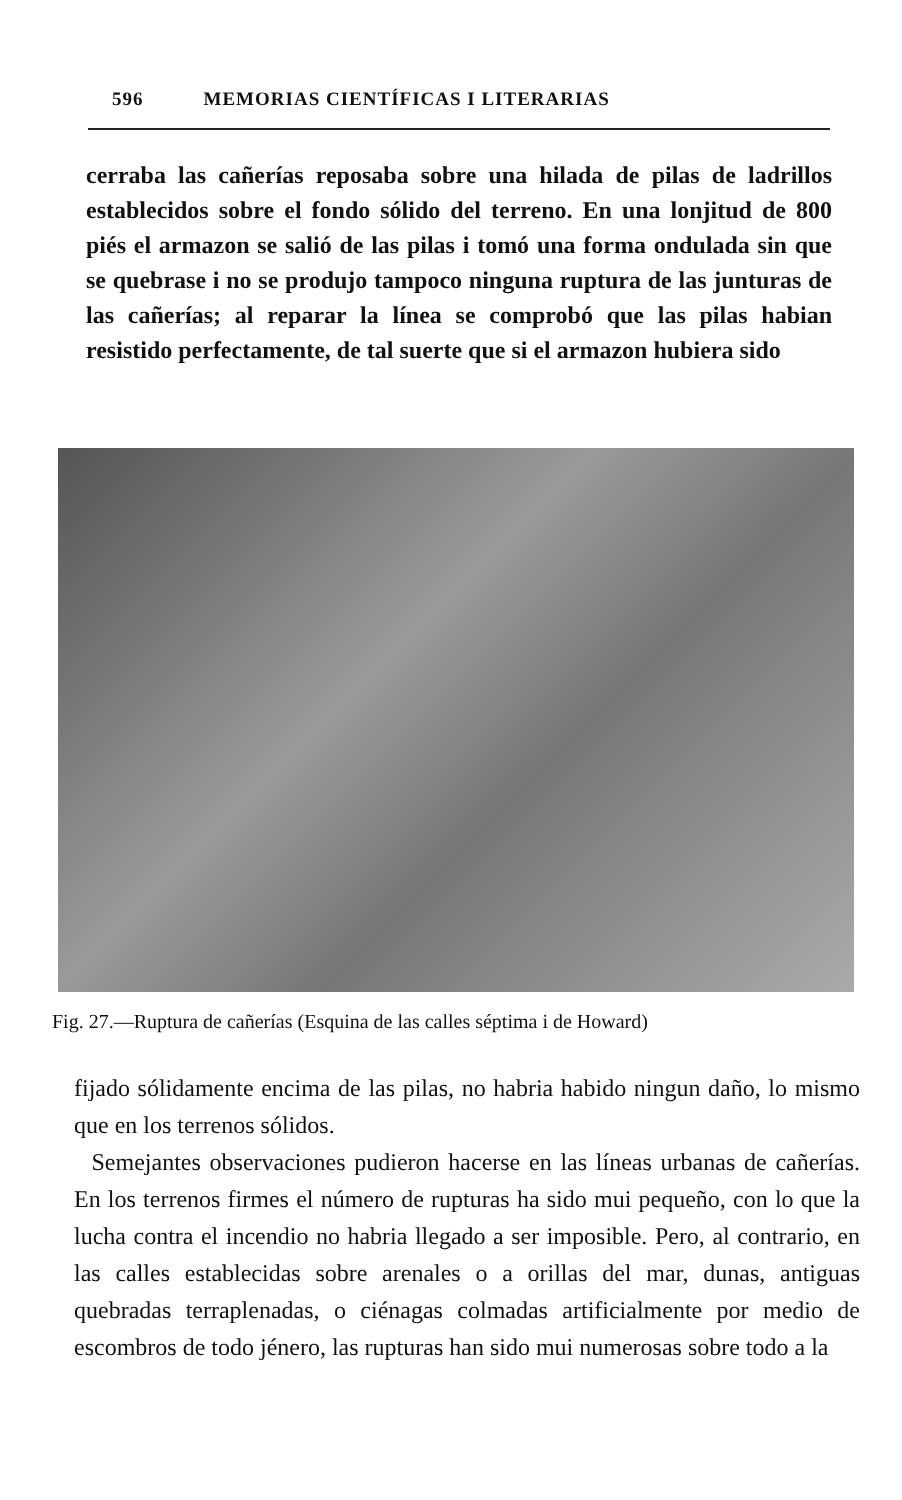596 MEMORIAS CIENTÍFICAS I LITERARIAS
cerraba las cañerías reposaba sobre una hilada de pilas de ladrillos establecidos sobre el fondo sólido del terreno. En una lonjitud de 800 piés el armazon se salió de las pilas i tomó una forma ondulada sin que se quebrase i no se produjo tampoco ninguna ruptura de las junturas de las cañerías; al reparar la línea se comprobó que las pilas habian resistido perfectamente, de tal suerte que si el armazon hubiera sido
Fig. 27.—Ruptura de cañerías (Esquina de las calles séptima i de Howard)
fijado sólidamente encima de las pilas, no habria habido ningun daño, lo mismo que en los terrenos sólidos.
Semejantes observaciones pudieron hacerse en las líneas urbanas de cañerías. En los terrenos firmes el número de rupturas ha sido mui pequeño, con lo que la lucha contra el incendio no habria llegado a ser imposible. Pero, al contrario, en las calles establecidas sobre arenales o a orillas del mar, dunas, antiguas quebradas terraplenadas, o ciénagas colmadas artificialmente por medio de escombros de todo jénero, las rupturas han sido mui numerosas sobre todo a la